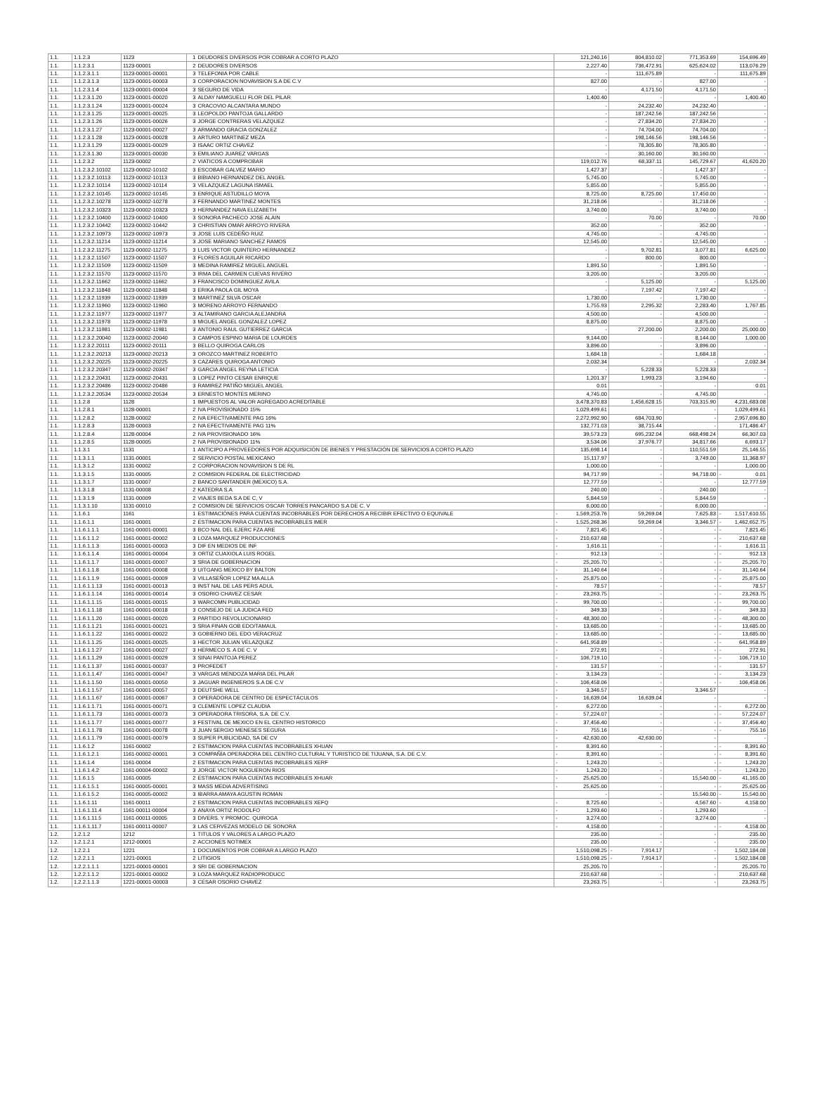| 1.1. | 1.1.2.3 | 1123 | 1 | DEUDORES DIVERSOS POR COBRAR A CORTO PLAZO | 121,240.16 | 804,810.02 | 771,353.69 | 154,696.49 |
| 1.1. | 1.1.2.3.1 | 1123-00001 | 2 | DEUDORES DIVERSOS | 2,227.40 | 736,472.91 | 625,624.02 | 113,076.29 |
| 1.1. | 1.1.2.3.1.1 | 1123-00001-00001 | 3 | TELEFONIA POR CABLE | - | 111,675.89 | - | 111,675.89 |
| 1.1. | 1.1.2.3.1.3 | 1123-00001-00003 | 3 | CORPORACION NOVAVISION S.A DE C.V | 827.00 | - | 827.00 | - |
| 1.1. | 1.1.2.3.1.4 | 1123-00001-00004 | 3 | SEGURO DE VIDA | - | 4,171.50 | 4,171.50 | - |
| 1.1. | 1.1.2.3.1.20 | 1123-00001-00020 | 3 | ALDAY NAMGUELU FLOR DEL PILAR | 1,400.40 | - | - | 1,400.40 |
| 1.1. | 1.1.2.3.1.24 | 1123-00001-00024 | 3 | CRACOVIO ALCANTARA MUNDO | - | 24,232.40 | 24,232.40 | - |
| 1.1. | 1.1.2.3.1.25 | 1123-00001-00025 | 3 | LEOPOLDO PANTOJA GALLARDO | - | 187,242.56 | 187,242.56 | - |
| 1.1. | 1.1.2.3.1.26 | 1123-00001-00026 | 3 | JORGE CONTRERAS VELAZQUEZ | - | 27,834.20 | 27,834.20 | - |
| 1.1. | 1.1.2.3.1.27 | 1123-00001-00027 | 3 | ARMANDO GRACIA GONZALEZ | - | 74,704.00 | 74,704.00 | - |
| 1.1. | 1.1.2.3.1.28 | 1123-00001-00028 | 3 | ARTURO MARTINEZ MEZA | - | 198,146.56 | 198,146.56 | - |
| 1.1. | 1.1.2.3.1.29 | 1123-00001-00029 | 3 | ISAAC ORTIZ CHAVEZ | - | 78,305.80 | 78,305.80 | - |
| 1.1. | 1.1.2.3.1.30 | 1123-00001-00030 | 3 | EMILIANO JUAREZ VARGAS | - | 30,160.00 | 30,160.00 | - |
| 1.1. | 1.1.2.3.2 | 1123-00002 | 2 | VIATICOS A COMPROBAR | 119,012.76 | 68,337.11 | 145,729.67 | 41,620.20 |
| 1.1. | 1.1.2.3.2.10102 | 1123-00002-10102 | 3 | ESCOBAR GALVEZ MARIO | 1,427.37 | - | 1,427.37 | - |
| 1.1. | 1.1.2.3.2.10113 | 1123-00002-10113 | 3 | BIBIANO HERNANDEZ DEL ANGEL | 5,745.00 | - | 5,745.00 | - |
| 1.1. | 1.1.2.3.2.10114 | 1123-00002-10114 | 3 | VELAZQUEZ LAGUNA ISMAEL | 5,855.00 | - | 5,855.00 | - |
| 1.1. | 1.1.2.3.2.10145 | 1123-00002-10145 | 3 | ENRIQUE ASTUDILLO MOYA | 8,725.00 | 8,725.00 | 17,450.00 | - |
| 1.1. | 1.1.2.3.2.10278 | 1123-00002-10278 | 3 | FERNANDO MARTINEZ MONTES | 31,218.06 | - | 31,218.06 | - |
| 1.1. | 1.1.2.3.2.10323 | 1123-00002-10323 | 3 | HERNANDEZ NAVA ELIZABETH | 3,740.00 | - | 3,740.00 | - |
| 1.1. | 1.1.2.3.2.10400 | 1123-00002-10400 | 3 | SONORA PACHECO JOSE ALAIN | - | 70.00 | - | 70.00 |
| 1.1. | 1.1.2.3.2.10442 | 1123-00002-10442 | 3 | CHRISTIAN OMAR ARROYO RIVERA | 352.00 | - | 352.00 | - |
| 1.1. | 1.1.2.3.2.10973 | 1123-00002-10973 | 3 | JOSE LUIS CEDEÑO RUIZ | 4,745.00 | - | 4,745.00 | - |
| 1.1. | 1.1.2.3.2.11214 | 1123-00002-11214 | 3 | JOSE MARIANO SANCHEZ RAMOS | 12,545.00 | - | 12,545.00 | - |
| 1.1. | 1.1.2.3.2.11275 | 1123-00002-11275 | 3 | LUIS VICTOR QUINTERO HERNANDEZ | - | 9,702.81 | 3,077.81 | 6,625.00 |
| 1.1. | 1.1.2.3.2.11507 | 1123-00002-11507 | 3 | FLORES AGUILAR RICARDO | - | 800.00 | 800.00 | - |
| 1.1. | 1.1.2.3.2.11509 | 1123-00002-11509 | 3 | MEDINA RAMIREZ MIGUEL ANGUEL | 1,891.50 | - | 1,891.50 | - |
| 1.1. | 1.1.2.3.2.11570 | 1123-00002-11570 | 3 | IRMA DEL CARMEN CUEVAS RIVERO | 3,205.00 | - | 3,205.00 | - |
| 1.1. | 1.1.2.3.2.11662 | 1123-00002-11662 | 3 | FRANCISCO DOMINGUEZ AVILA | - | 5,125.00 | - | 5,125.00 |
| 1.1. | 1.1.2.3.2.11848 | 1123-00002-11848 | 3 | ERIKA PAOLA GIL MOYA | - | 7,197.42 | 7,197.42 | - |
| 1.1. | 1.1.2.3.2.11939 | 1123-00002-11939 | 3 | MARTINEZ SILVA OSCAR | 1,730.00 | - | 1,730.00 | - |
| 1.1. | 1.1.2.3.2.11960 | 1123-00002-11960 | 3 | MORENO ARROYO FERNANDO | 1,755.93 | 2,295.32 | 2,283.40 | 1,767.85 |
| 1.1. | 1.1.2.3.2.11977 | 1123-00002-11977 | 3 | ALTAMIRANO GARCIA ALEJANDRA | 4,500.00 | - | 4,500.00 | - |
| 1.1. | 1.1.2.3.2.11978 | 1123-00002-11978 | 3 | MIGUEL ANGEL GONZALEZ LOPEZ | 8,875.00 | - | 8,875.00 | - |
| 1.1. | 1.1.2.3.2.11981 | 1123-00002-11981 | 3 | ANTONIO RAUL GUTIERREZ GARCIA | - | 27,200.00 | 2,200.00 | 25,000.00 |
| 1.1. | 1.1.2.3.2.20040 | 1123-00002-20040 | 3 | CAMPOS ESPINO MARIA DE LOURDES | 9,144.00 | - | 8,144.00 | 1,000.00 |
| 1.1. | 1.1.2.3.2.20111 | 1123-00002-20111 | 3 | BELLO QUIROGA CARLOS | 3,896.00 | - | 3,896.00 | - |
| 1.1. | 1.1.2.3.2.20213 | 1123-00002-20213 | 3 | OROZCO MARTINEZ ROBERTO | 1,684.18 | - | 1,684.18 | - |
| 1.1. | 1.1.2.3.2.20225 | 1123-00002-20225 | 3 | CAZARES QUIROGA ANTONIO | 2,032.34 | - | - | 2,032.34 |
| 1.1. | 1.1.2.3.2.20347 | 1123-00002-20347 | 3 | GARCIA ANGEL REYNA LETICIA | - | 5,228.33 | 5,228.33 | - |
| 1.1. | 1.1.2.3.2.20431 | 1123-00002-20431 | 3 | LOPEZ PINTO CESAR ENRIQUE | 1,201.37 | 1,993.23 | 3,194.60 | - |
| 1.1. | 1.1.2.3.2.20486 | 1123-00002-20486 | 3 | RAMIREZ PATIÑO MIGUEL ANGEL | 0.01 | - | - | 0.01 |
| 1.1. | 1.1.2.3.2.20534 | 1123-00002-20534 | 3 | ERNESTO MONTES MERINO | 4,745.00 | - | 4,745.00 | - |
| 1.1. | 1.1.2.8 | 1128 | 1 | IMPUESTOS AL VALOR AGREGADO ACREDITABLE | 3,478,370.83 | 1,456,628.15 | 703,315.90 | 4,231,683.08 |
| 1.1. | 1.1.2.8.1 | 1128-00001 | 2 | IVA PROVISIONADO 15% | 1,029,499.61 | - | - | 1,029,499.61 |
| 1.1. | 1.1.2.8.2 | 1128-00002 | 2 | IVA EFECTIVAMENTE PAG 16% | 2,272,992.90 | 684,703.90 | - | 2,957,696.80 |
| 1.1. | 1.1.2.8.3 | 1128-00003 | 2 | IVA EFECTIVAMENTE PAG 11% | 132,771.03 | 38,715.44 | - | 171,486.47 |
| 1.1. | 1.1.2.8.4 | 1128-00004 | 2 | IVA PROVISIONADO 16% | 39,573.23 | 695,232.04 | 668,498.24 | 66,307.03 |
| 1.1. | 1.1.2.8.5 | 1128-00005 | 2 | IVA PROVISIONADO 11% | 3,534.06 | 37,976.77 | 34,817.66 | 6,693.17 |
| 1.1. | 1.1.3.1 | 1131 | 1 | ANTICIPO A PROVEEDORES POR ADQUISICIÓN DE BIENES Y PRESTACIÓN DE SERVICIOS A CORTO PLAZO | 135,698.14 | - | 110,551.59 | 25,146.55 |
| 1.1. | 1.1.3.1.1 | 1131-00001 | 2 | SERVICIO POSTAL MEXICANO | 15,117.97 | - | 3,749.00 | 11,368.97 |
| 1.1. | 1.1.3.1.2 | 1131-00002 | 2 | CORPORACION NOVAVISION S DE RL | 1,000.00 | - | - | 1,000.00 |
| 1.1. | 1.1.3.1.5 | 1131-00005 | 2 | COMISION FEDERAL DE ELECTRICIDAD | 94,717.99 | - | 94,718.00 | - 0.01 |
| 1.1. | 1.1.3.1.7 | 1131-00007 | 2 | BANCO SANTANDER (MEXICO) S.A. | 12,777.59 | - | - | 12,777.59 |
| 1.1. | 1.1.3.1.8 | 1131-00008 | 2 | KATEDRA S.A | 240.00 | - | 240.00 | - |
| 1.1. | 1.1.3.1.9 | 1131-00009 | 2 | VIAJES BEDA S.A DE C, V | 5,844.59 | - | 5,844.59 | - |
| 1.1. | 1.1.3.1.10 | 1131-00010 | 2 | COMISION DE SERVICIOS OSCAR TORRES PANCARDO S.A DE C. V | 6,000.00 | - | 6,000.00 | - |
| 1.1. | 1.1.6.1 | 1161 | 1 | ESTIMACIÓNES PARA CUENTAS INCOBRABLES POR DERECHOS A RECIBIR EFECTIVO O EQUIVALE | - 1,569,253.76 | 59,269.04 | 7,625.83 | - 1,517,610.55 |
| 1.1. | 1.1.6.1.1 | 1161-00001 | 2 | ESTIMACION PARA CUENTAS INCOBRABLES IMER | - 1,525,268.36 | 59,269.04 | 3,346.57 | - 1,462,652.75 |
| 1.1. | 1.1.6.1.1.1 | 1161-00001-00001 | 3 | BCO NAL DEL EJERC FZA ARE | - 7,821.45 | - | - | - 7,821.45 |
| 1.1. | 1.1.6.1.1.2 | 1161-00001-00002 | 3 | LOZA MARQUEZ PRODUCCIONES | - 210,637.68 | - | - | - 210,637.68 |
| 1.1. | 1.1.6.1.1.3 | 1161-00001-00003 | 3 | DIF EN MEDIOS DE INF | - 1,616.11 | - | - | - 1,616.11 |
| 1.1. | 1.1.6.1.1.4 | 1161-00001-00004 | 3 | ORTIZ CUAXIOLA LUIS ROGEL | - 912.13 | - | - | - 912.13 |
| 1.1. | 1.1.6.1.1.7 | 1161-00001-00007 | 3 | SRIA DE GOBERNACION | - 25,205.70 | - | - | - 25,205.70 |
| 1.1. | 1.1.6.1.1.8 | 1161-00001-00008 | 3 | UITGANG MEXICO BY BALTON | - 31,140.64 | - | - | - 31,140.64 |
| 1.1. | 1.1.6.1.1.9 | 1161-00001-00009 | 3 | VILLASEÑOR LOPEZ MA ALLA | - 25,875.00 | - | - | - 25,875.00 |
| 1.1. | 1.1.6.1.1.13 | 1161-00001-00013 | 3 | INST NAL DE LAS PERS ADUL | - 78.57 | - | - | - 78.57 |
| 1.1. | 1.1.6.1.1.14 | 1161-00001-00014 | 3 | OSORIO CHAVEZ CESAR | - 23,263.75 | - | - | - 23,263.75 |
| 1.1. | 1.1.6.1.1.15 | 1161-00001-00015 | 3 | WARCOMN PUBLICIDAD | - 99,700.00 | - | - | - 99,700.00 |
| 1.1. | 1.1.6.1.1.18 | 1161-00001-00018 | 3 | CONSEJO DE LA JUDICA FED | - 349.33 | - | - | - 349.33 |
| 1.1. | 1.1.6.1.1.20 | 1161-00001-00020 | 3 | PARTIDO REVOLUCIONARIO | - 48,300.00 | - | - | - 48,300.00 |
| 1.1. | 1.1.6.1.1.21 | 1161-00001-00021 | 3 | SRIA FINAN GOB EDO/TAMAUL | - 13,685.00 | - | - | - 13,685.00 |
| 1.1. | 1.1.6.1.1.22 | 1161-00001-00022 | 3 | GOBIERNO DEL EDO VERACRUZ | - 13,685.00 | - | - | - 13,685.00 |
| 1.1. | 1.1.6.1.1.25 | 1161-00001-00025 | 3 | HECTOR JULIAN VELAZQUEZ | - 641,958.89 | - | - | - 641,958.89 |
| 1.1. | 1.1.6.1.1.27 | 1161-00001-00027 | 3 | HERMECO S. A DE C. V | - 272.91 | - | - | - 272.91 |
| 1.1. | 1.1.6.1.1.29 | 1161-00001-00029 | 3 | SINAI PANTOJA PEREZ | - 106,719.10 | - | - | - 106,719.10 |
| 1.1. | 1.1.6.1.1.37 | 1161-00001-00037 | 3 | PROFEDET | - 131.57 | - | - | - 131.57 |
| 1.1. | 1.1.6.1.1.47 | 1161-00001-00047 | 3 | VARGAS MENDOZA MARIA DEL PILAR | - 3,134.23 | - | - | - 3,134.23 |
| 1.1. | 1.1.6.1.1.50 | 1161-00001-00050 | 3 | JAGUAR INGENIEROS S.A DE C.V | - 106,458.06 | - | - | - 106,458.06 |
| 1.1. | 1.1.6.1.1.57 | 1161-00001-00057 | 3 | DEUTSHE WELL | - 3,346.57 | - | 3,346.57 | - |
| 1.1. | 1.1.6.1.1.67 | 1161-00001-00067 | 3 | OPERADORA DE CENTRO DE ESPECTÁCULOS | - 16,639.04 | 16,639.04 | - | - |
| 1.1. | 1.1.6.1.1.71 | 1161-00001-00071 | 3 | CLEMENTE LOPEZ CLAUDIA | - 6,272.00 | - | - | - 6,272.00 |
| 1.1. | 1.1.6.1.1.73 | 1161-00001-00073 | 3 | OPERADORA TRISORA, S.A. DE C.V. | - 57,224.07 | - | - | - 57,224.07 |
| 1.1. | 1.1.6.1.1.77 | 1161-00001-00077 | 3 | FESTIVAL DE MEXICO EN EL CENTRO HISTORICO | - 37,456.40 | - | - | - 37,456.40 |
| 1.1. | 1.1.6.1.1.78 | 1161-00001-00078 | 3 | JUAN SERGIO MENESES SEGURA | - 755.16 | - | - | - 755.16 |
| 1.1. | 1.1.6.1.1.79 | 1161-00001-00079 | 3 | SUPER PUBLICIDAD, SA DE CV | - 42,630.00 | 42,630.00 | - | - |
| 1.1. | 1.1.6.1.2 | 1161-00002 | 2 | ESTIMACION PARA CUENTAS INCOBRABLES XHUAN | - 8,391.60 | - | - | - 8,391.60 |
| 1.1. | 1.1.6.1.2.1 | 1161-00002-00001 | 3 | COMPAÑÍA OPERADORA DEL CENTRO CULTURAL Y TURISTICO DE TIJUANA, S.A. DE C.V. | - 8,391.60 | - | - | - 8,391.60 |
| 1.1. | 1.1.6.1.4 | 1161-00004 | 2 | ESTIMACION PARA CUENTAS INCOBRABLES XERF | - 1,243.20 | - | - | - 1,243.20 |
| 1.1. | 1.1.6.1.4.2 | 1161-00004-00002 | 3 | JORGE VICTOR NOGUERON RIOS | - 1,243.20 | - | - | - 1,243.20 |
| 1.1. | 1.1.6.1.5 | 1161-00005 | 2 | ESTIMACION PARA CUENTAS INCOBRABLES XHUAR | - 25,625.00 | - | 15,540.00 | - 41,165.00 |
| 1.1. | 1.1.6.1.5.1 | 1161-00005-00001 | 3 | MASS MEDIA ADVERTISING | - 25,625.00 | - | - | - 25,625.00 |
| 1.1. | 1.1.6.1.5.2 | 1161-00005-00002 | 3 | IBARRA AMAYA AGUSTIN ROMAN | - | - | 15,540.00 | - 15,540.00 |
| 1.1. | 1.1.6.1.11 | 1161-00011 | 2 | ESTIMACION PARA CUENTAS INCOBRABLES XEFQ | - 8,725.60 | - | 4,567.60 | - 4,158.00 |
| 1.1. | 1.1.6.1.11.4 | 1161-00011-00004 | 3 | ANAYA ORTIZ RODOLFO | - 1,293.60 | - | 1,293.60 | - |
| 1.1. | 1.1.6.1.11.5 | 1161-00011-00005 | 3 | DIVERS. Y PROMOC. QUIROGA | - 3,274.00 | - | 3,274.00 | - |
| 1.1. | 1.1.6.1.11.7 | 1161-00011-00007 | 3 | LAS CERVEZAS MODELO DE SONORA | - 4,158.00 | - | - | - 4,158.00 |
| 1.2. | 1.2.1.2 | 1212 | 1 | TITULOS Y VALORES A LARGO PLAZO | 235.00 | - | - | 235.00 |
| 1.2. | 1.2.1.2.1 | 1212-00001 | 2 | ACCIONES NOTIMEX | 235.00 | - | - | 235.00 |
| 1.2. | 1.2.2.1 | 1221 | 1 | DOCUMENTOS POR COBRAR A LARGO PLAZO | 1,510,098.25 | - 7,914.17 | - | 1,502,184.08 |
| 1.2. | 1.2.2.1.1 | 1221-00001 | 2 | LITIGIOS | 1,510,098.25 | - 7,914.17 | - | 1,502,184.08 |
| 1.2. | 1.2.2.1.1.1 | 1221-00001-00001 | 3 | SRI DE GOBERNACION | 25,205.70 | - | - | 25,205.70 |
| 1.2. | 1.2.2.1.1.2 | 1221-00001-00002 | 3 | LOZA MARQUEZ RADIOPRODUCC | 210,637.68 | - | - | 210,637.68 |
| 1.2. | 1.2.2.1.1.3 | 1221-00001-00003 | 3 | CESAR OSORIO CHAVEZ | 23,263.75 | - | - | 23,263.75 |